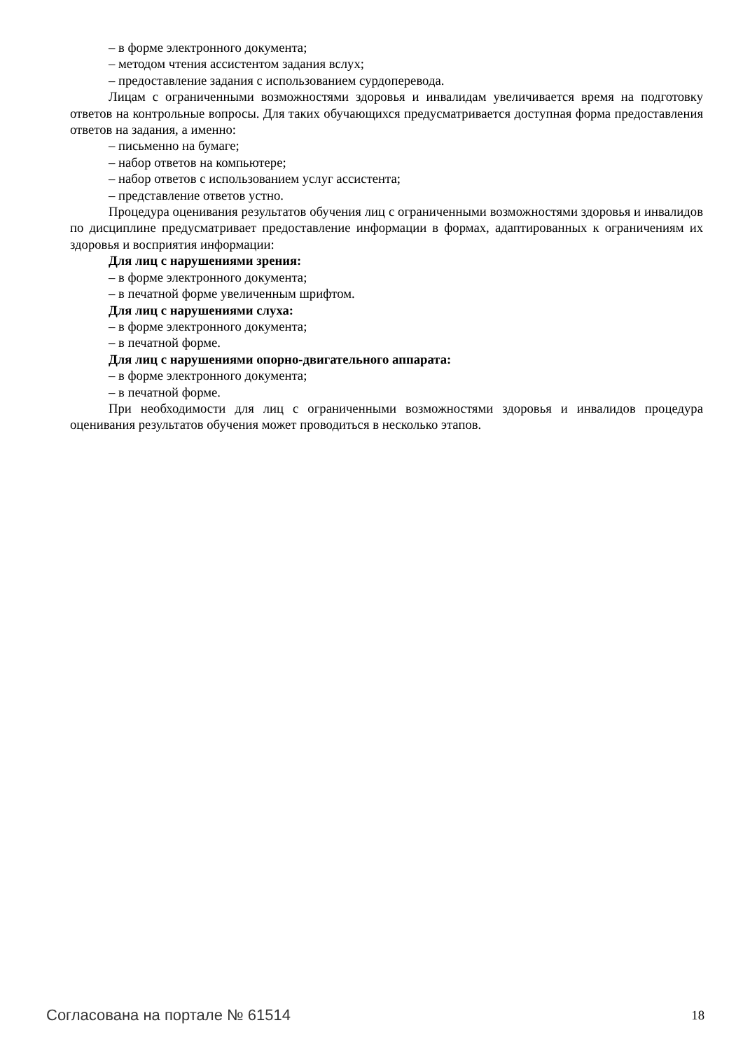– в форме электронного документа;
– методом чтения ассистентом задания вслух;
– предоставление задания с использованием сурдоперевода.
Лицам с ограниченными возможностями здоровья и инвалидам увеличивается время на подготовку ответов на контрольные вопросы. Для таких обучающихся предусматривается доступная форма предоставления ответов на задания, а именно:
– письменно на бумаге;
– набор ответов на компьютере;
– набор ответов с использованием услуг ассистента;
– представление ответов устно.
Процедура оценивания результатов обучения лиц с ограниченными возможностями здоровья и инвалидов по дисциплине предусматривает предоставление информации в формах, адаптированных к ограничениям их здоровья и восприятия информации:
Для лиц с нарушениями зрения:
– в форме электронного документа;
– в печатной форме увеличенным шрифтом.
Для лиц с нарушениями слуха:
– в форме электронного документа;
– в печатной форме.
Для лиц с нарушениями опорно-двигательного аппарата:
– в форме электронного документа;
– в печатной форме.
При необходимости для лиц с ограниченными возможностями здоровья и инвалидов процедура оценивания результатов обучения может проводиться в несколько этапов.
Согласована на портале № 61514 18